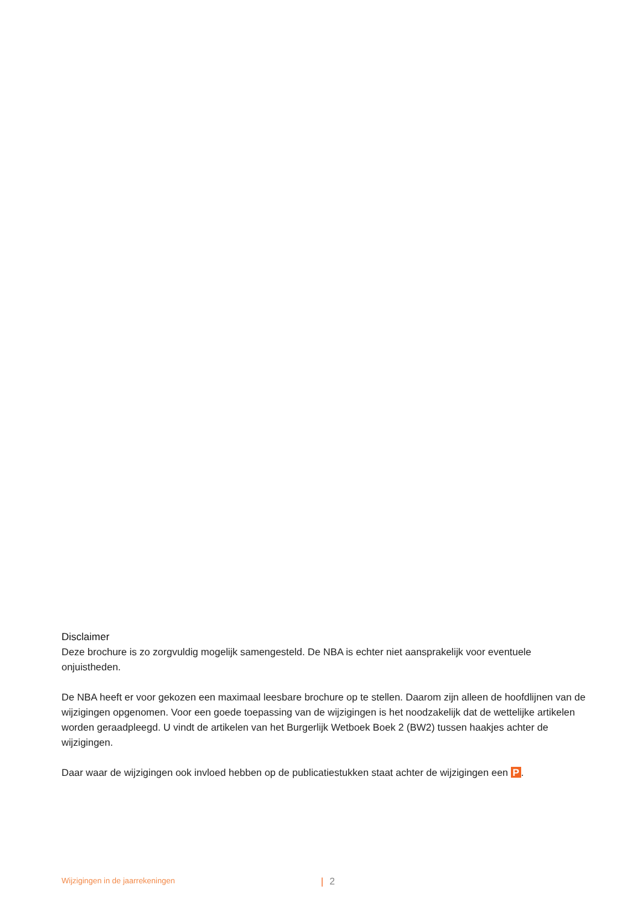Disclaimer
Deze brochure is zo zorgvuldig mogelijk samengesteld. De NBA is echter niet aansprakelijk voor eventuele onjuistheden.
De NBA heeft er voor gekozen een maximaal leesbare brochure op te stellen. Daarom zijn alleen de hoofdlijnen van de wijzigingen opgenomen. Voor een goede toepassing van de wijzigingen is het noodzakelijk dat de wet­telijke artikelen worden geraadpleegd. U vindt de artikelen van het Burgerlijk Wetboek Boek 2 (BW2) tussen haakjes achter de wijzigingen.
Daar waar de wijzigingen ook invloed hebben op de publicatiestukken staat achter de wijzigingen een P.
Wijzigingen in de jaarrekeningen | 2